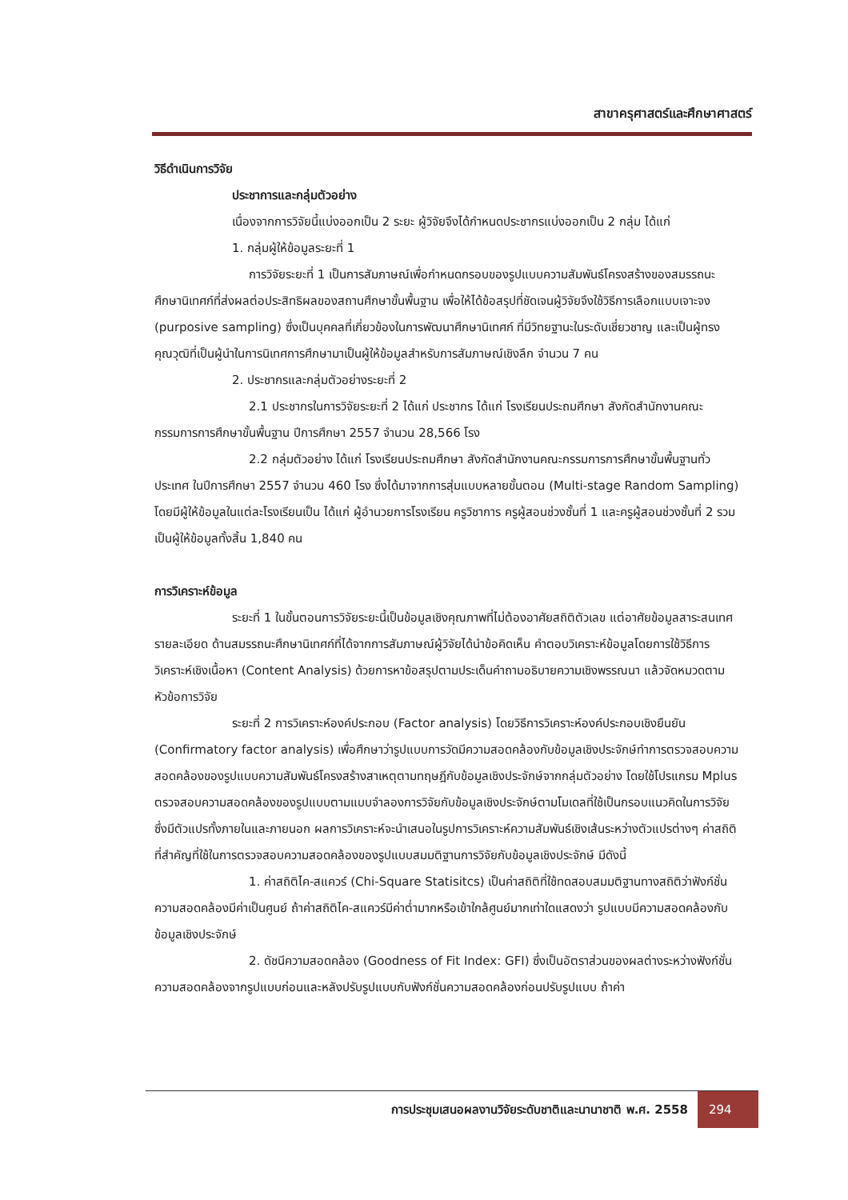สาขาครุศาสตร์และศึกษาศาสตร์
วิธีดำเนินการวิจัย
ประชาการและกลุ่มตัวอย่าง
เนื่องจากการวิจัยนี้แบ่งออกเป็น 2 ระยะ ผู้วิจัยจึงได้กำหนดประชากรแบ่งออกเป็น 2 กลุ่ม ได้แก่
1. กลุ่มผู้ให้ข้อมูลระยะที่ 1
การวิจัยระยะที่ 1 เป็นการสัมภาษณ์เพื่อกำหนดกรอบของรูปแบบความสัมพันธ์โครงสร้างของสมรรถนะศึกษานิเทศก์ที่ส่งผลต่อประสิทธิผลของสถานศึกษาขั้นพื้นฐาน เพื่อให้ได้ข้อสรุปที่ชัดเจนผู้วิจัยจึงใช้วิธีการเลือกแบบเจาะจง (purposive sampling) ซึ่งเป็นบุคคลที่เกี่ยวข้องในการพัฒนาศึกษานิเทศก์ ที่มีวิทยฐานะในระดับเชี่ยวชาญ และเป็นผู้ทรงคุณวุฒิที่เป็นผู้นำในการนิเทศการศึกษามาเป็นผู้ให้ข้อมูลสำหรับการสัมภาษณ์เชิงลึก จำนวน 7 คน
2. ประชากรและกลุ่มตัวอย่างระยะที่ 2
2.1 ประชากรในการวิจัยระยะที่ 2 ได้แก่ ประชากร ได้แก่ โรงเรียนประถมศึกษา สังกัดสำนักงานคณะกรรมการการศึกษาขั้นพื้นฐาน ปีการศึกษา 2557 จำนวน 28,566 โรง
2.2 กลุ่มตัวอย่าง ได้แก่ โรงเรียนประถมศึกษา สังกัดสำนักงานคณะกรรมการการศึกษาขั้นพื้นฐานทั่วประเทศ ในปีการศึกษา 2557 จำนวน 460 โรง ซึ่งได้มาจากการสุ่มแบบหลายขั้นตอน (Multi-stage Random Sampling) โดยมีผู้ให้ข้อมูลในแต่ละโรงเรียนเป็น ได้แก่ ผู้อำนวยการโรงเรียน ครูวิชาการ ครูผู้สอนช่วงชั้นที่ 1 และครูผู้สอนช่วงชั้นที่ 2 รวมเป็นผู้ให้ข้อมูลทั้งสิ้น 1,840 คน
การวิเคราะห์ข้อมูล
ระยะที่ 1 ในขั้นตอนการวิจัยระยะนี้เป็นข้อมูลเชิงคุณภาพที่ไม่ต้องอาศัยสถิติตัวเลข แต่อาศัยข้อมูลสาระสนเทศ รายละเอียด ด้านสมรรถนะศึกษานิเทศก์ที่ได้จากการสัมภาษณ์ผู้วิจัยได้นำข้อคิดเห็น คำตอบวิเคราะห์ข้อมูลโดยการใช้วิธีการวิเคราะห์เชิงเนื้อหา (Content Analysis) ด้วยการหาข้อสรุปตามประเด็นคำถามอธิบายความเชิงพรรณนา แล้วจัดหมวดตามหัวข้อการวิจัย
ระยะที่ 2 การวิเคราะห์องค์ประกอบ (Factor analysis) โดยวิธีการวิเคราะห์องค์ประกอบเชิงยืนยัน (Confirmatory factor analysis) เพื่อศึกษาว่ารูปแบบการวัดมีความสอดคล้องกับข้อมูลเชิงประจักษ์ทำการตรวจสอบความสอดคล้องของรูปแบบความสัมพันธ์โครงสร้างสาเหตุตามทฤษฎีกับข้อมูลเชิงประจักษ์จากกลุ่มตัวอย่าง โดยใช้โปรแกรม Mplus ตรวจสอบความสอดคล้องของรูปแบบตามแบบจำลองการวิจัยกับข้อมูลเชิงประจักษ์ตามโมเดลที่ใช้เป็นกรอบแนวคิดในการวิจัย ซึ่งมีตัวแปรทั้งภายในและภายนอก ผลการวิเคราะห์จะนำเสนอในรูปการวิเคราะห์ความสัมพันธ์เชิงเส้นระหว่างตัวแปรต่างๆ ค่าสถิติที่สำคัญที่ใช้ในการตรวจสอบความสอดคล้องของรูปแบบสมมติฐานการวิจัยกับข้อมูลเชิงประจักษ์ มีดังนี้
1. ค่าสถิติไค-สแควร์ (Chi-Square Statisitcs) เป็นค่าสถิติที่ใช้ทดสอบสมมติฐานทางสถิติว่าฟังก์ชั่นความสอดคล้องมีค่าเป็นศูนย์ ถ้าค่าสถิติไค-สแควร์มีค่าต่ำมากหรือเข้าใกล้ศูนย์มากเท่าใดแสดงว่า รูปแบบมีความสอดคล้องกับข้อมูลเชิงประจักษ์
2. ดัชนีความสอดคล้อง (Goodness of Fit Index: GFI) ซึ่งเป็นอัตราส่วนของผลต่างระหว่างฟังก์ชั่นความสอดคล้องจากรูปแบบก่อนและหลังปรับรูปแบบกับฟังก์ชั่นความสอดคล้องก่อนปรับรูปแบบ ถ้าค่า
การประชุมเสนอผลงานวิจัยระดับชาติและนานาชาติ พ.ศ. 2558
294